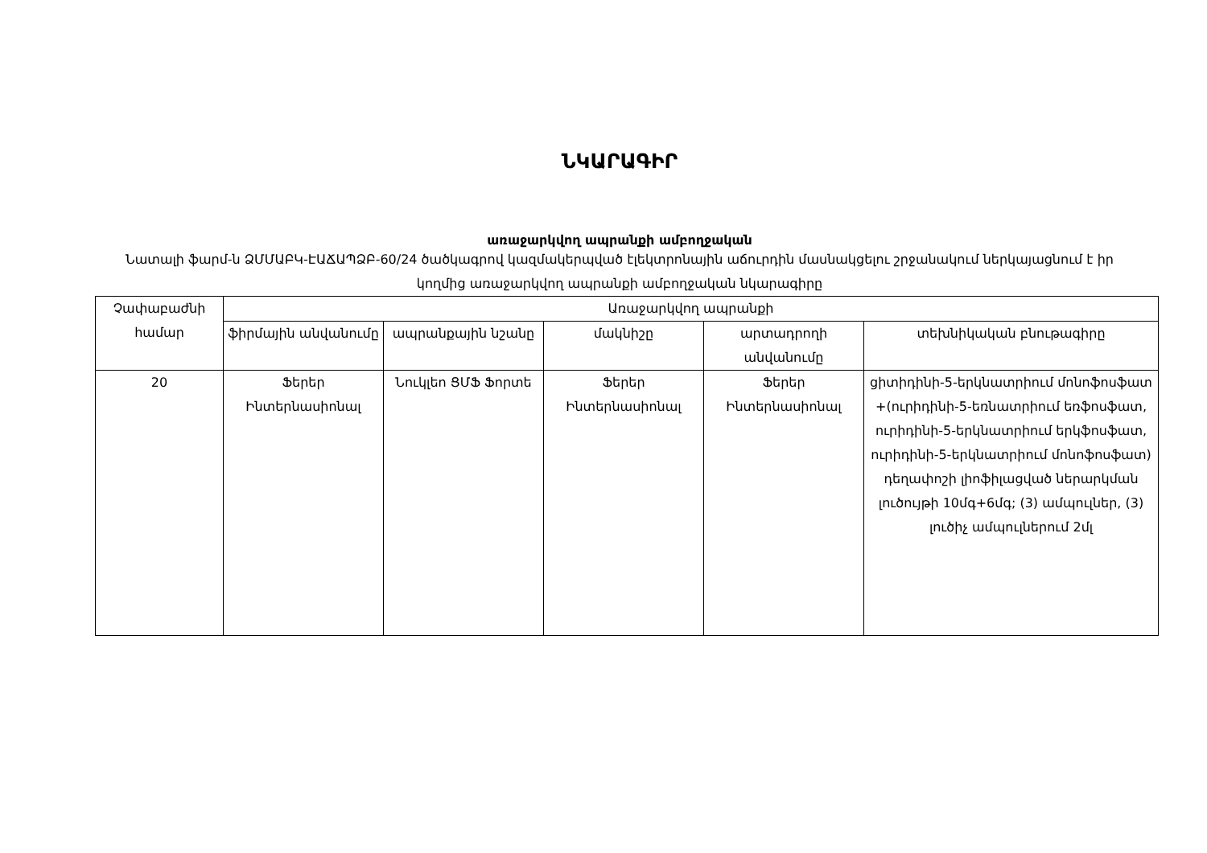ՆԿԱՐԱԳԻՐ
առաջարկվող ապրանքի ամբողջական
Նատալի ֆարմ-ն ՁՄՄԱԲԿ-ԷԱՃԱՊՁԲ-60/24 ծածկագրով կազմակերպված էլեկտրոնային աճուրդին մասնակցելու շրջանակում ներկայացնում է իր կողմից առաջարկվող ապրանքի ամբողջական նկարագիրը
| Չափաբաժնի համար | Առաջարկվող ապրանքի | | | | |
| --- | --- | --- | --- | --- | --- |
| | ֆիրմային անվանումը | ապրանքային նշանը | մակնիշը | արտադրողի անվանումը | տեխնիկական բնութագիրը |
| 20 | Ֆերեր Ինտերնասիոնալ | Նուկլեո ՑՄՖ Ֆորտե | Ֆերեր Ինտերնասիոնալ | Ֆերեր Ինտերնասիոնալ | ցիտիդինի-5-երկնատրիում մոնոֆոսֆատ +(ուրիդինի-5-եռնատրիում եռֆոսֆատ, ուրիդինի-5-երկնատրիում երկֆոսֆատ, ուրիդինի-5-երկնատրիում մոնոֆոսֆատ) դեղափոշի լիոֆիլացված ներարկման լուծույթի 10մգ+6մգ; (3) ամպուլներ, (3) լուծիչ ամպուլներում 2մլ |